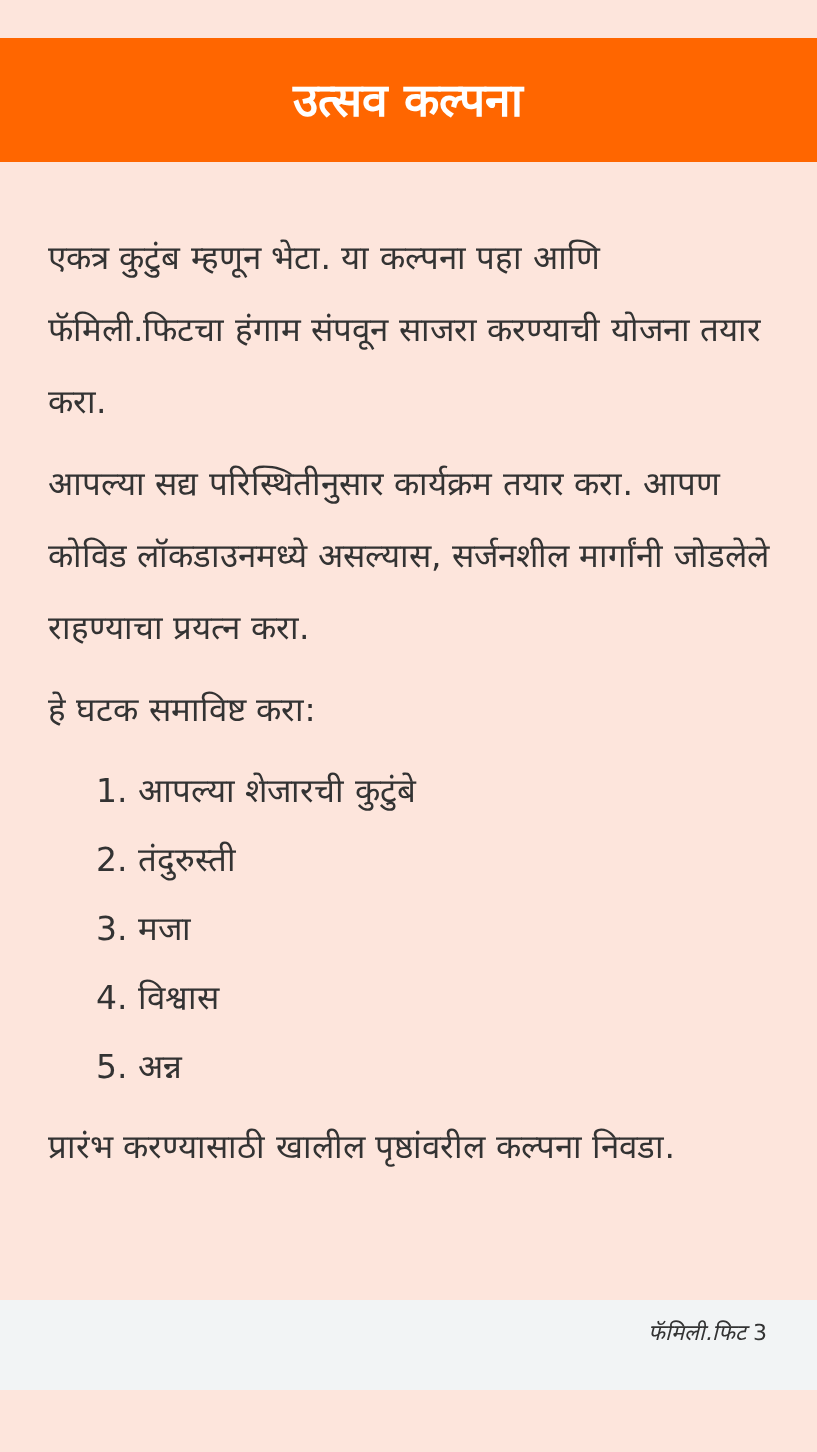उत्सव कल्पना
एकत्र कुटुंब म्हणून भेटा. या कल्पना पहा आणि फॅमिली.फिटचा हंगाम संपवून साजरा करण्याची योजना तयार करा.
आपल्या सद्य परिस्थितीनुसार कार्यक्रम तयार करा. आपण कोविड लॉकडाउनमध्ये असल्यास, सर्जनशील मार्गांनी जोडलेले राहण्याचा प्रयत्न करा.
हे घटक समाविष्ट करा:
1. आपल्या शेजारची कुटुंबे
2. तंदुरुस्ती
3. मजा
4. विश्वास
5. अन्न
प्रारंभ करण्यासाठी खालील पृष्ठांवरील कल्पना निवडा.
फॅमिली.फिट 3